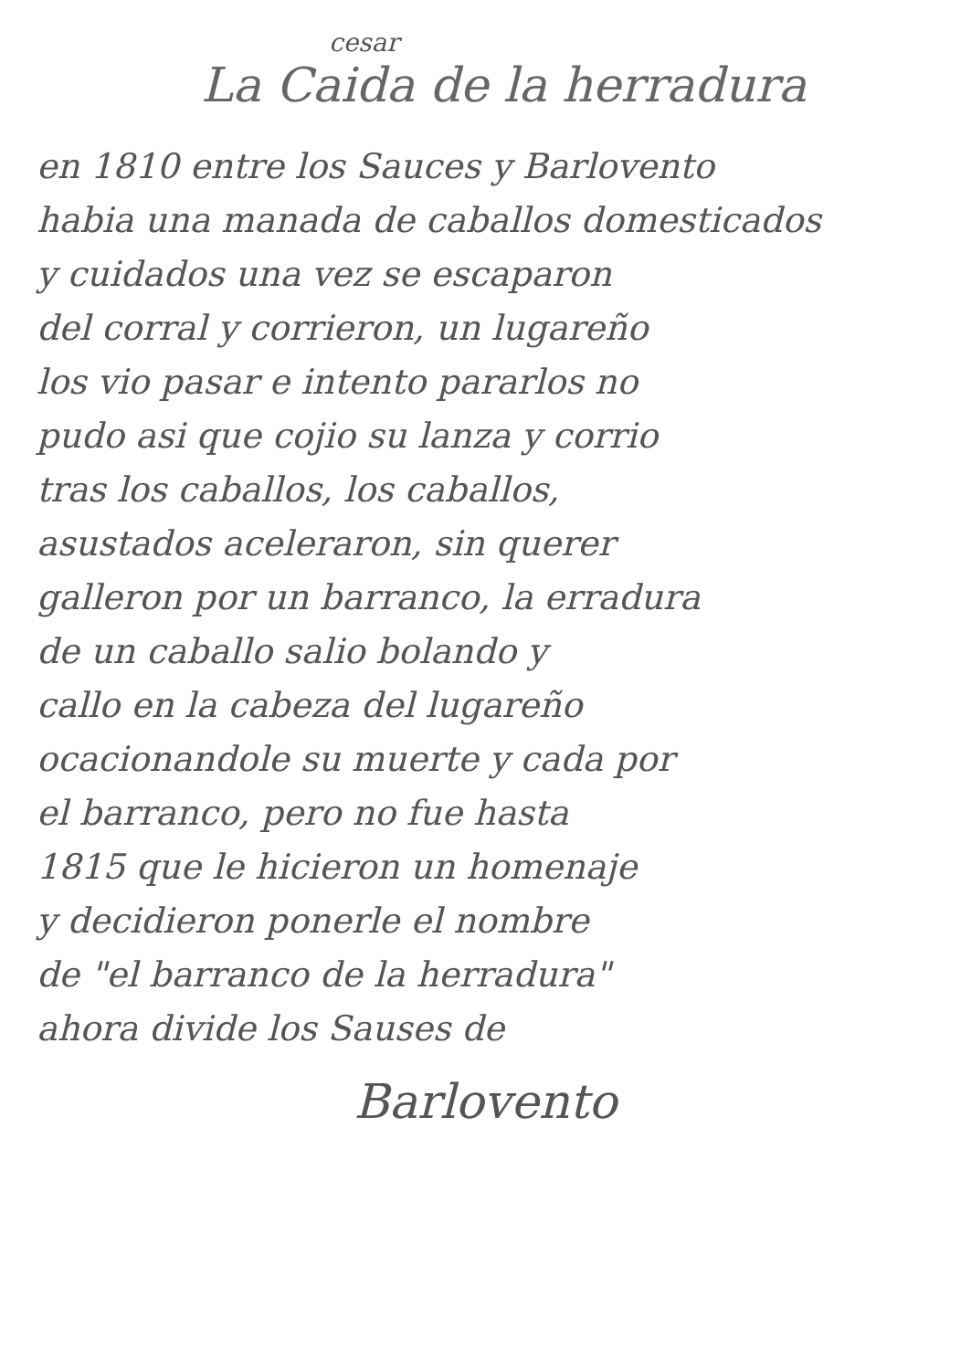cesar
La Caida de la herradura
en 1810 entre los Sauces y Barlovento
habia una manada de caballos domesticados
y cuidados una vez se escaparon
del corral y corrieron, un lugareño
los vio pasar e intento pararlos no
pudo asi que cojio su lanza y corrio
tras los caballos, los caballos,
asustados aceleraron, sin querer
galleron por un barranco, la erradura
de un caballo salio bolando y
callo en la cabeza del lugareño
ocacionandole su muerte y cada por
el barranco, pero no fue hasta
1815 que le hicieron un homenaje
y decidieron ponerle el nombre
de "el barranco de la herradura"
ahora divide los Sauses de
Barlovento